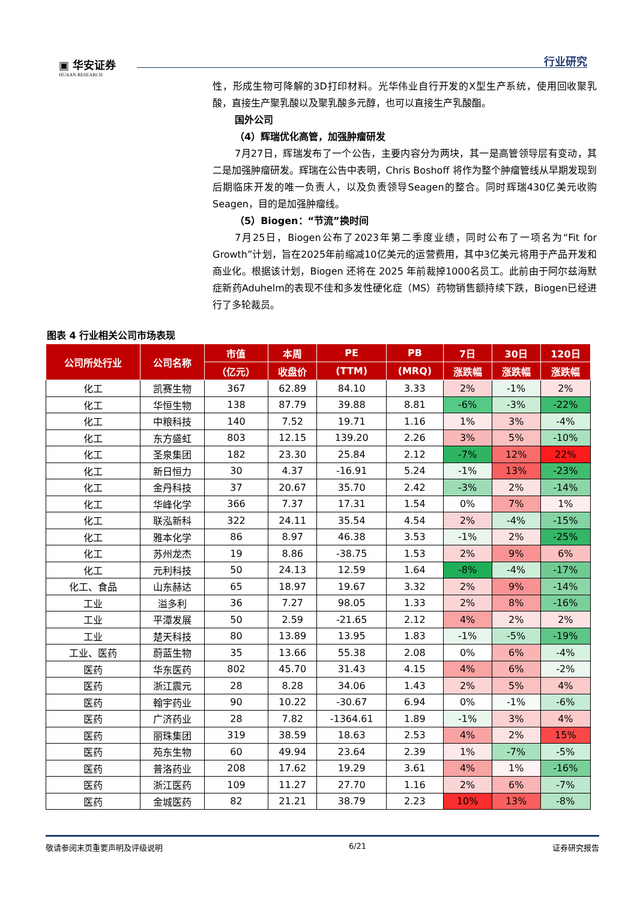▣ 华安证券
HUAAN RESEARCH
行业研究
性，形成生物可降解的3D打印材料。光华伟业自行开发的X型生产系统，使用回收聚乳酸，直接生产聚乳酸以及聚乳酸多元醇，也可以直接生产乳酸酯。
国外公司
（4）辉瑞优化高管，加强肿瘤研发
7月27日，辉瑞发布了一个公告，主要内容分为两块，其一是高管领导层有变动，其二是加强肿瘤研发。辉瑞在公告中表明，Chris Boshoff 将作为整个肿瘤管线从早期发现到后期临床开发的唯一负责人，以及负责领导Seagen的整合。同时辉瑞430亿美元收购Seagen，目的是加强肿瘤线。
（5）Biogen：“节流”换时间
7月25日，Biogen公布了2023年第二季度业绩，同时公布了一项名为“Fit for Growth”计划，旨在2025年前缩减10亿美元的运营费用，其中3亿美元将用于产品开发和商业化。根据该计划，Biogen 还将在 2025 年前裁掉1000名员工。此前由于阿尔兹海默症新药Aduhelm的表现不佳和多发性硬化症（MS）药物销售额持续下跌，Biogen已经进行了多轮裁员。
图表 4 行业相关公司市场表现
| 公司所处行业 | 公司名称 | 市值 | 本周 | PE | PB | 7日 | 30日 | 120日 |
| --- | --- | --- | --- | --- | --- | --- | --- | --- |
| | | （亿元） | 收盘价 | (TTM) | (MRQ) | 涨跌幅 | 涨跌幅 | 涨跌幅 |
| 化工 | 凯赛生物 | 367 | 62.89 | 84.10 | 3.33 | 2% | -1% | 2% |
| 化工 | 华恒生物 | 138 | 87.79 | 39.88 | 8.81 | -6% | -3% | -22% |
| 化工 | 中粮科技 | 140 | 7.52 | 19.71 | 1.16 | 1% | 3% | -4% |
| 化工 | 东方盛虹 | 803 | 12.15 | 139.20 | 2.26 | 3% | 5% | -10% |
| 化工 | 圣泉集团 | 182 | 23.30 | 25.84 | 2.12 | -7% | 12% | 22% |
| 化工 | 新日恒力 | 30 | 4.37 | -16.91 | 5.24 | -1% | 13% | -23% |
| 化工 | 金丹科技 | 37 | 20.67 | 35.70 | 2.42 | -3% | 2% | -14% |
| 化工 | 华峰化学 | 366 | 7.37 | 17.31 | 1.54 | 0% | 7% | 1% |
| 化工 | 联泓新科 | 322 | 24.11 | 35.54 | 4.54 | 2% | -4% | -15% |
| 化工 | 雅本化学 | 86 | 8.97 | 46.38 | 3.53 | -1% | 2% | -25% |
| 化工 | 苏州龙杰 | 19 | 8.86 | -38.75 | 1.53 | 2% | 9% | 6% |
| 化工 | 元利科技 | 50 | 24.13 | 12.59 | 1.64 | -8% | -4% | -17% |
| 化工、食品 | 山东赫达 | 65 | 18.97 | 19.67 | 3.32 | 2% | 9% | -14% |
| 工业 | 溢多利 | 36 | 7.27 | 98.05 | 1.33 | 2% | 8% | -16% |
| 工业 | 平潭发展 | 50 | 2.59 | -21.65 | 2.12 | 4% | 2% | 2% |
| 工业 | 楚天科技 | 80 | 13.89 | 13.95 | 1.83 | -1% | -5% | -19% |
| 工业、医药 | 蔚蓝生物 | 35 | 13.66 | 55.38 | 2.08 | 0% | 6% | -4% |
| 医药 | 华东医药 | 802 | 45.70 | 31.43 | 4.15 | 4% | 6% | -2% |
| 医药 | 浙江震元 | 28 | 8.28 | 34.06 | 1.43 | 2% | 5% | 4% |
| 医药 | 翰宇药业 | 90 | 10.22 | -30.67 | 6.94 | 0% | -1% | -6% |
| 医药 | 广济药业 | 28 | 7.82 | -1364.61 | 1.89 | -1% | 3% | 4% |
| 医药 | 丽珠集团 | 319 | 38.59 | 18.63 | 2.53 | 4% | 2% | 15% |
| 医药 | 苑东生物 | 60 | 49.94 | 23.64 | 2.39 | 1% | -7% | -5% |
| 医药 | 普洛药业 | 208 | 17.62 | 19.29 | 3.61 | 4% | 1% | -16% |
| 医药 | 浙江医药 | 109 | 11.27 | 27.70 | 1.16 | 2% | 6% | -7% |
| 医药 | 金城医药 | 82 | 21.21 | 38.79 | 2.23 | 10% | 13% | -8% |
敬请参阅末页重要声明及评级说明 6/21 证券研究报告